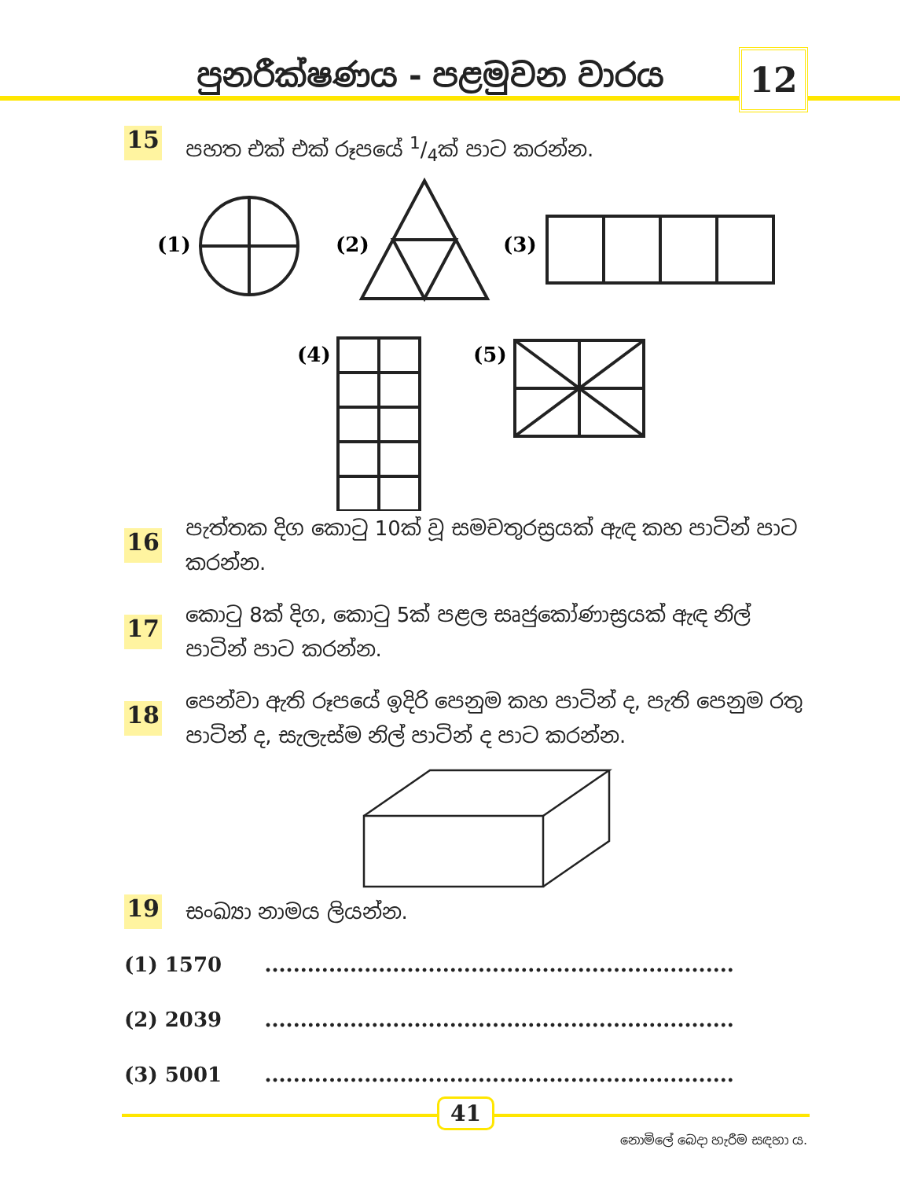පුනරීක්ෂණය - පළමුවන වාරය 12
15
පහත එක් එක් රූපයේ 1/4ක් පාට කරන්න.
(1)
(2)
(3)
(4)
(5)
16
පැත්තක දිග කොටු 10ක් වූ සමචතුරස්‍රයක් ඇඳ කහ පාටින් පාට කරන්න.
17
කොටු 8ක් දිග, කොටු 5ක් පළල සෘජුකෝණාස්‍රයක් ඇඳ නිල් පාටින් පාට කරන්න.
18
පෙන්වා ඇති රූපයේ ඉදිරි පෙනුම කහ පාටින් ද, පැති පෙනුම රතු පාටින් ද, සැලැස්ම නිල් පාටින් ද පාට කරන්න.
19
සංඛ්‍යා නාමය ලියන්න.
(1) 1570 ..................................................................
(2) 2039 ..................................................................
(3) 5001 ..................................................................
41
නොමිලේ බෙදා හැරීම සඳහා ය.